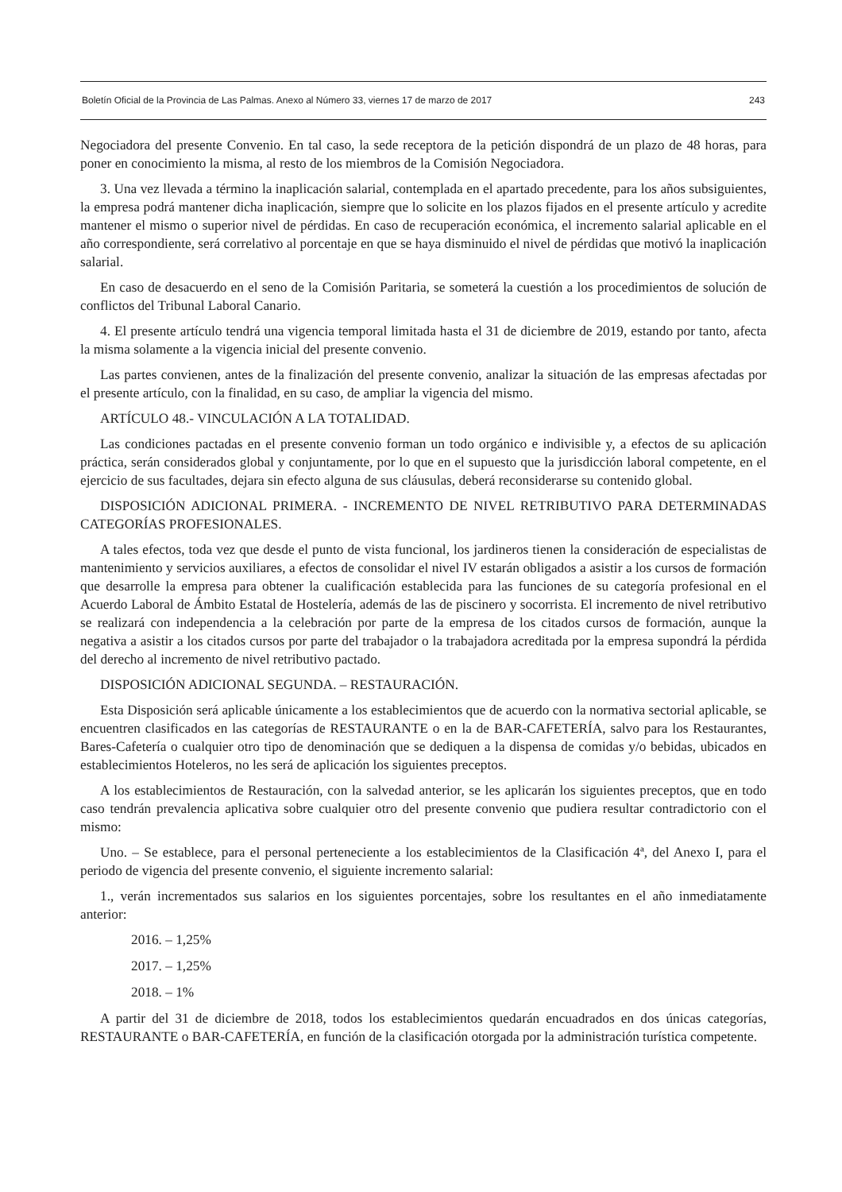Boletín Oficial de la Provincia de Las Palmas. Anexo al Número 33, viernes 17 de marzo de 2017 243
Negociadora del presente Convenio. En tal caso, la sede receptora de la petición dispondrá de un plazo de 48 horas, para poner en conocimiento la misma, al resto de los miembros de la Comisión Negociadora.
3. Una vez llevada a término la inaplicación salarial, contemplada en el apartado precedente, para los años subsiguientes, la empresa podrá mantener dicha inaplicación, siempre que lo solicite en los plazos fijados en el presente artículo y acredite mantener el mismo o superior nivel de pérdidas. En caso de recuperación económica, el incremento salarial aplicable en el año correspondiente, será correlativo al porcentaje en que se haya disminuido el nivel de pérdidas que motivó la inaplicación salarial.
En caso de desacuerdo en el seno de la Comisión Paritaria, se someterá la cuestión a los procedimientos de solución de conflictos del Tribunal Laboral Canario.
4. El presente artículo tendrá una vigencia temporal limitada hasta el 31 de diciembre de 2019, estando por tanto, afecta la misma solamente a la vigencia inicial del presente convenio.
Las partes convienen, antes de la finalización del presente convenio, analizar la situación de las empresas afectadas por el presente artículo, con la finalidad, en su caso, de ampliar la vigencia del mismo.
ARTÍCULO 48.- VINCULACIÓN A LA TOTALIDAD.
Las condiciones pactadas en el presente convenio forman un todo orgánico e indivisible y, a efectos de su aplicación práctica, serán considerados global y conjuntamente, por lo que en el supuesto que la jurisdicción laboral competente, en el ejercicio de sus facultades, dejara sin efecto alguna de sus cláusulas, deberá reconsiderarse su contenido global.
DISPOSICIÓN ADICIONAL PRIMERA. - INCREMENTO DE NIVEL RETRIBUTIVO PARA DETERMINADAS CATEGORÍAS PROFESIONALES.
A tales efectos, toda vez que desde el punto de vista funcional, los jardineros tienen la consideración de especialistas de mantenimiento y servicios auxiliares, a efectos de consolidar el nivel IV estarán obligados a asistir a los cursos de formación que desarrolle la empresa para obtener la cualificación establecida para las funciones de su categoría profesional en el Acuerdo Laboral de Ámbito Estatal de Hostelería, además de las de piscinero y socorrista. El incremento de nivel retributivo se realizará con independencia a la celebración por parte de la empresa de los citados cursos de formación, aunque la negativa a asistir a los citados cursos por parte del trabajador o la trabajadora acreditada por la empresa supondrá la pérdida del derecho al incremento de nivel retributivo pactado.
DISPOSICIÓN ADICIONAL SEGUNDA. – RESTAURACIÓN.
Esta Disposición será aplicable únicamente a los establecimientos que de acuerdo con la normativa sectorial aplicable, se encuentren clasificados en las categorías de RESTAURANTE o en la de BAR-CAFETERÍA, salvo para los Restaurantes, Bares-Cafetería o cualquier otro tipo de denominación que se dediquen a la dispensa de comidas y/o bebidas, ubicados en establecimientos Hoteleros, no les será de aplicación los siguientes preceptos.
A los establecimientos de Restauración, con la salvedad anterior, se les aplicarán los siguientes preceptos, que en todo caso tendrán prevalencia aplicativa sobre cualquier otro del presente convenio que pudiera resultar contradictorio con el mismo:
Uno. – Se establece, para el personal perteneciente a los establecimientos de la Clasificación 4ª, del Anexo I, para el periodo de vigencia del presente convenio, el siguiente incremento salarial:
1., verán incrementados sus salarios en los siguientes porcentajes, sobre los resultantes en el año inmediatamente anterior:
2016. – 1,25%
2017. – 1,25%
2018. – 1%
A partir del 31 de diciembre de 2018, todos los establecimientos quedarán encuadrados en dos únicas categorías, RESTAURANTE o BAR-CAFETERÍA, en función de la clasificación otorgada por la administración turística competente.